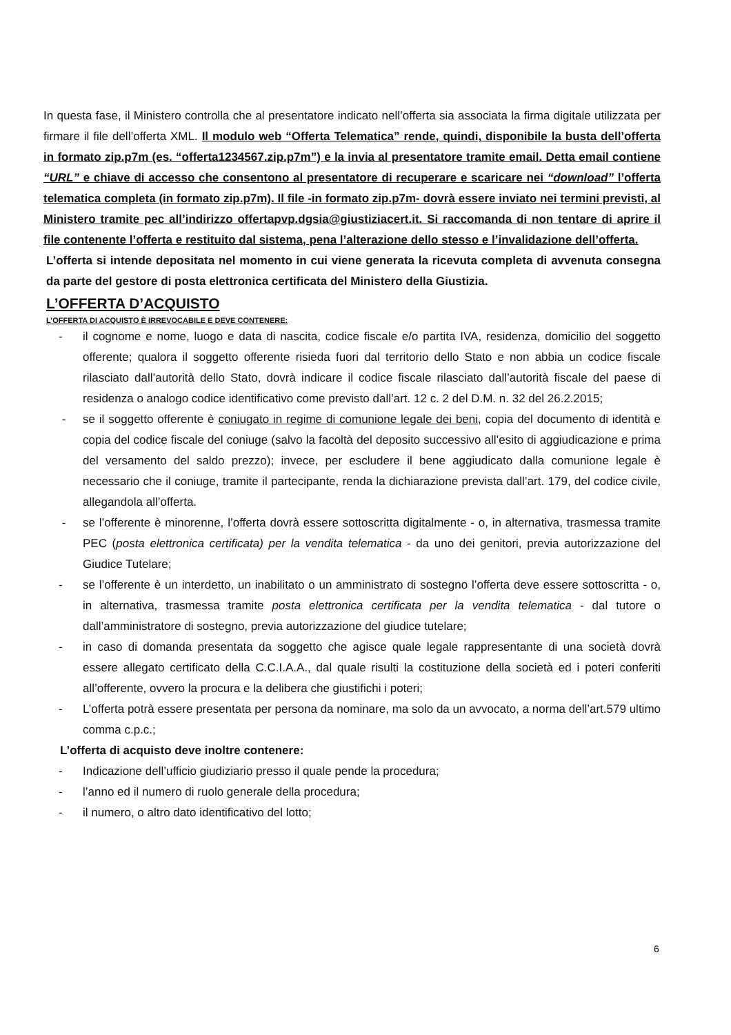In questa fase, il Ministero controlla che al presentatore indicato nell’offerta sia associata la firma digitale utilizzata per firmare il file dell’offerta XML. Il modulo web “Offerta Telematica” rende, quindi, disponibile la busta dell’offerta in formato zip.p7m (es. “offerta1234567.zip.p7m”) e la invia al presentatore tramite email. Detta email contiene “URL” e chiave di accesso che consentono al presentatore di recuperare e scaricare nei “download” l’offerta telematica completa (in formato zip.p7m). Il file -in formato zip.p7m- dovrà essere inviato nei termini previsti, al Ministero tramite pec all’indirizzo offertapvp.dgsia@giustiziacert.it. Si raccomanda di non tentare di aprire il file contenente l’offerta e restituito dal sistema, pena l’alterazione dello stesso e l’invalidazione dell’offerta.
L’offerta si intende depositata nel momento in cui viene generata la ricevuta completa di avvenuta consegna da parte del gestore di posta elettronica certificata del Ministero della Giustizia.
L’OFFERTA D’ACQUISTO
L’OFFERTA DI ACQUISTO È IRREVOCABILE E DEVE CONTENERE:
- il cognome e nome, luogo e data di nascita, codice fiscale e/o partita IVA, residenza, domicilio del soggetto offerente; qualora il soggetto offerente risieda fuori dal territorio dello Stato e non abbia un codice fiscale rilasciato dall’autorità dello Stato, dovrà indicare il codice fiscale rilasciato dall’autorità fiscale del paese di residenza o analogo codice identificativo come previsto dall’art. 12 c. 2 del D.M. n. 32 del 26.2.2015;
- se il soggetto offerente è coniugato in regime di comunione legale dei beni, copia del documento di identità e copia del codice fiscale del coniuge (salvo la facoltà del deposito successivo all’esito di aggiudicazione e prima del versamento del saldo prezzo); invece, per escludere il bene aggiudicato dalla comunione legale è necessario che il coniuge, tramite il partecipante, renda la dichiarazione prevista dall’art. 179, del codice civile, allegandola all’offerta.
- se l’offerente è minorenne, l’offerta dovrà essere sottoscritta digitalmente - o, in alternativa, trasmessa tramite PEC (posta elettronica certificata) per la vendita telematica - da uno dei genitori, previa autorizzazione del Giudice Tutelare;
- se l’offerente è un interdetto, un inabilitato o un amministrato di sostegno l’offerta deve essere sottoscritta - o, in alternativa, trasmessa tramite posta elettronica certificata per la vendita telematica - dal tutore o dall’amministratore di sostegno, previa autorizzazione del giudice tutelare;
- in caso di domanda presentata da soggetto che agisce quale legale rappresentante di una società dovrà essere allegato certificato della C.C.I.A.A., dal quale risulti la costituzione della società ed i poteri conferiti all’offerente, ovvero la procura e la delibera che giustifichi i poteri;
- L’offerta potrà essere presentata per persona da nominare, ma solo da un avvocato, a norma dell’art.579 ultimo comma c.p.c.;
L’offerta di acquisto deve inoltre contenere:
- Indicazione dell’ufficio giudiziario presso il quale pende la procedura;
- l’anno ed il numero di ruolo generale della procedura;
- il numero, o altro dato identificativo del lotto;
6